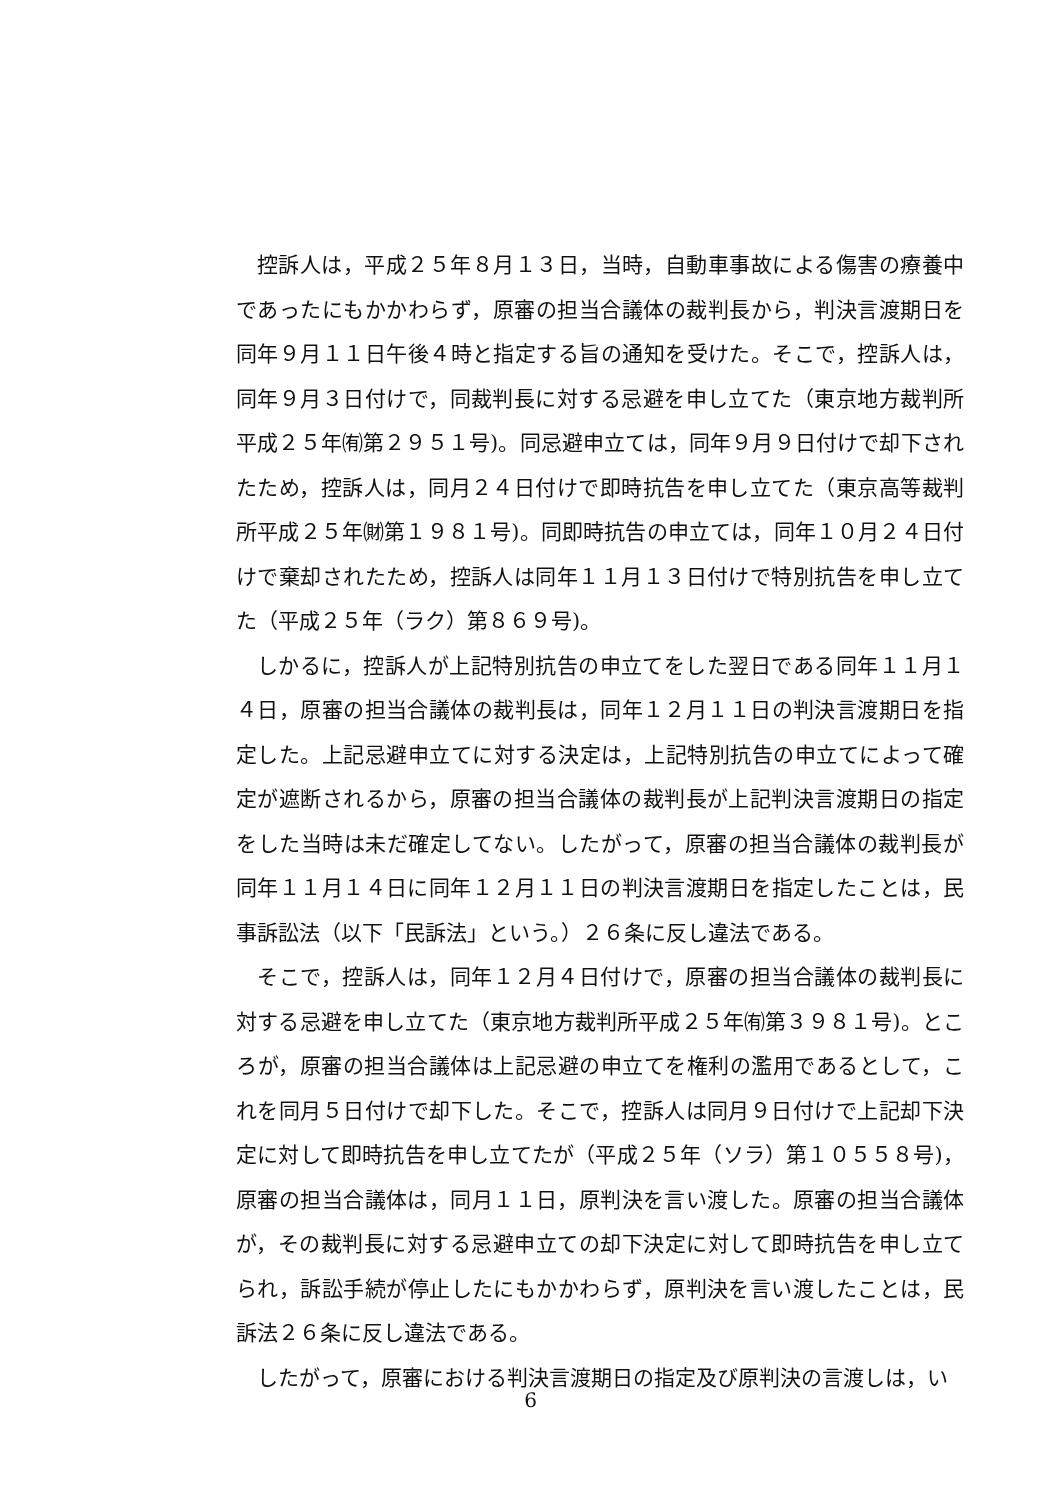控訴人は，平成２５年８月１３日，当時，自動車事故による傷害の療養中であったにもかかわらず，原審の担当合議体の裁判長から，判決言渡期日を同年９月１１日午後４時と指定する旨の通知を受けた。そこで，控訴人は，同年９月３日付けで，同裁判長に対する忌避を申し立てた（東京地方裁判所平成２５年㈲第２９５１号)。同忌避申立ては，同年９月９日付けで却下されたため，控訴人は，同月２４日付けで即時抗告を申し立てた（東京高等裁判所平成２５年㈶第１９８１号)。同即時抗告の申立ては，同年１０月２４日付けで棄却されたため，控訴人は同年１１月１３日付けで特別抗告を申し立てた（平成２５年（ラク）第８６９号)。
しかるに，控訴人が上記特別抗告の申立てをした翌日である同年１１月１４日，原審の担当合議体の裁判長は，同年１２月１１日の判決言渡期日を指定した。上記忌避申立てに対する決定は，上記特別抗告の申立てによって確定が遮断されるから，原審の担当合議体の裁判長が上記判決言渡期日の指定をした当時は未だ確定してない。したがって，原審の担当合議体の裁判長が同年１１月１４日に同年１２月１１日の判決言渡期日を指定したことは，民事訴訟法（以下「民訴法」という。）２６条に反し違法である。
そこで，控訴人は，同年１２月４日付けで，原審の担当合議体の裁判長に対する忌避を申し立てた（東京地方裁判所平成２５年㈲第３９８１号)。ところが，原審の担当合議体は上記忌避の申立てを権利の濫用であるとして，これを同月５日付けで却下した。そこで，控訴人は同月９日付けで上記却下決定に対して即時抗告を申し立てたが（平成２５年（ソラ）第１０５５８号)，原審の担当合議体は，同月１１日，原判決を言い渡した。原審の担当合議体が，その裁判長に対する忌避申立ての却下決定に対して即時抗告を申し立てられ，訴訟手続が停止したにもかかわらず，原判決を言い渡したことは，民訴法２６条に反し違法である。
したがって，原審における判決言渡期日の指定及び原判決の言渡しは，い
6